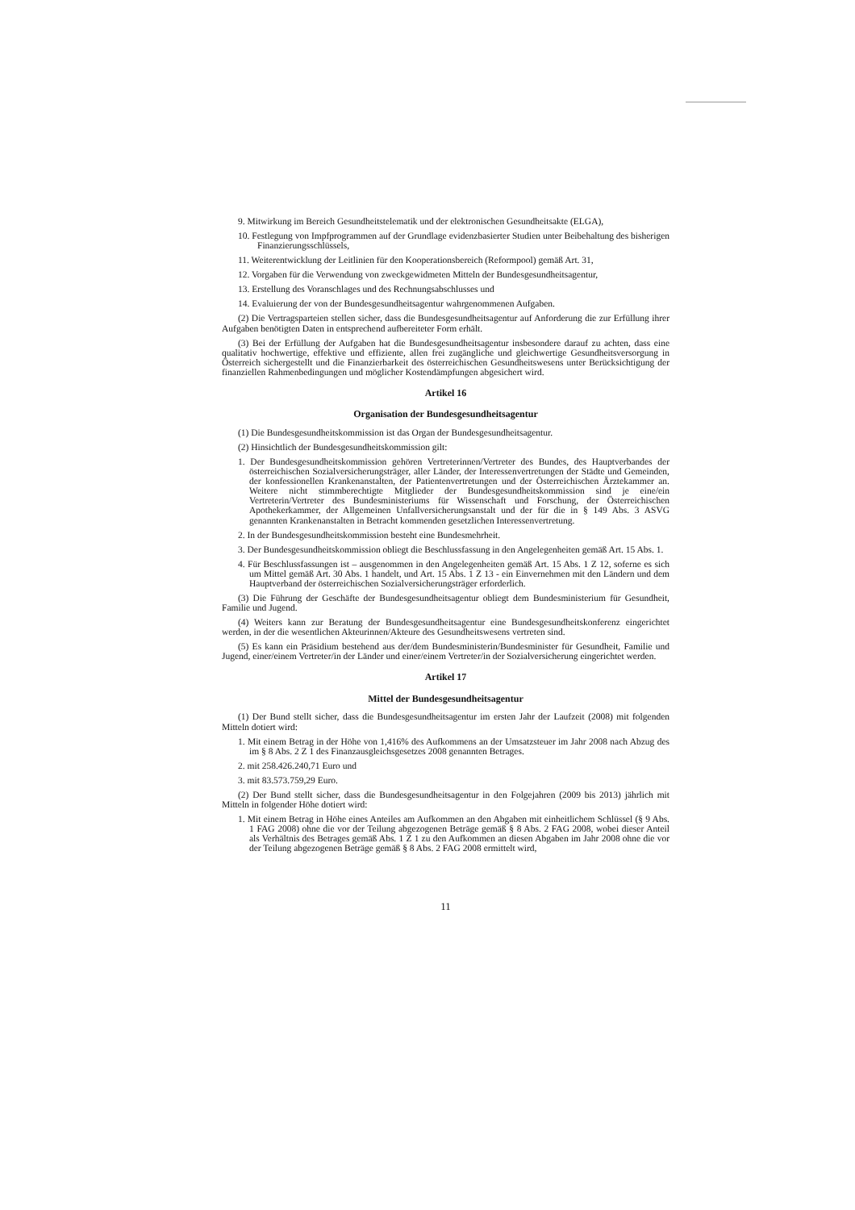9. Mitwirkung im Bereich Gesundheitstelematik und der elektronischen Gesundheitsakte (ELGA),
10. Festlegung von Impfprogrammen auf der Grundlage evidenzbasierter Studien unter Beibehaltung des bisherigen Finanzierungsschlüssels,
11. Weiterentwicklung der Leitlinien für den Kooperationsbereich (Reformpool) gemäß Art. 31,
12. Vorgaben für die Verwendung von zweckgewidmeten Mitteln der Bundesgesundheitsagentur,
13. Erstellung des Voranschlages und des Rechnungsabschlusses und
14. Evaluierung der von der Bundesgesundheitsagentur wahrgenommenen Aufgaben.
(2) Die Vertragsparteien stellen sicher, dass die Bundesgesundheitsagentur auf Anforderung die zur Erfüllung ihrer Aufgaben benötigten Daten in entsprechend aufbereiteter Form erhält.
(3) Bei der Erfüllung der Aufgaben hat die Bundesgesundheitsagentur insbesondere darauf zu achten, dass eine qualitativ hochwertige, effektive und effiziente, allen frei zugängliche und gleichwertige Gesundheitsversorgung in Österreich sichergestellt und die Finanzierbarkeit des österreichischen Gesundheitswesens unter Berücksichtigung der finanziellen Rahmenbedingungen und möglicher Kostendämpfungen abgesichert wird.
Artikel 16
Organisation der Bundesgesundheitsagentur
(1) Die Bundesgesundheitskommission ist das Organ der Bundesgesundheitsagentur.
(2) Hinsichtlich der Bundesgesundheitskommission gilt:
1. Der Bundesgesundheitskommission gehören Vertreterinnen/Vertreter des Bundes, des Hauptverbandes der österreichischen Sozialversicherungsträger, aller Länder, der Interessenvertretungen der Städte und Gemeinden, der konfessionellen Krankenanstalten, der Patientenvertretungen und der Österreichischen Ärztekammer an. Weitere nicht stimmberechtigte Mitglieder der Bundesgesundheitskommission sind je eine/ein Vertreterin/Vertreter des Bundesministeriums für Wissenschaft und Forschung, der Österreichischen Apothekerkammer, der Allgemeinen Unfallversicherungsanstalt und der für die in § 149 Abs. 3 ASVG genannten Krankenanstalten in Betracht kommenden gesetzlichen Interessenvertretung.
2. In der Bundesgesundheitskommission besteht eine Bundesmehrheit.
3. Der Bundesgesundheitskommission obliegt die Beschlussfassung in den Angelegenheiten gemäß Art. 15 Abs. 1.
4. Für Beschlussfassungen ist – ausgenommen in den Angelegenheiten gemäß Art. 15 Abs. 1 Z 12, soferne es sich um Mittel gemäß Art. 30 Abs. 1 handelt, und Art. 15 Abs. 1 Z 13 - ein Einvernehmen mit den Ländern und dem Hauptverband der österreichischen Sozialversicherungsträger erforderlich.
(3) Die Führung der Geschäfte der Bundesgesundheitsagentur obliegt dem Bundesministerium für Gesundheit, Familie und Jugend.
(4) Weiters kann zur Beratung der Bundesgesundheitsagentur eine Bundesgesundheitskonferenz eingerichtet werden, in der die wesentlichen Akteurinnen/Akteure des Gesundheitswesens vertreten sind.
(5) Es kann ein Präsidium bestehend aus der/dem Bundesministerin/Bundesminister für Gesundheit, Familie und Jugend, einer/einem Vertreter/in der Länder und einer/einem Vertreter/in der Sozialversicherung eingerichtet werden.
Artikel 17
Mittel der Bundesgesundheitsagentur
(1) Der Bund stellt sicher, dass die Bundesgesundheitsagentur im ersten Jahr der Laufzeit (2008) mit folgenden Mitteln dotiert wird:
1. Mit einem Betrag in der Höhe von 1,416% des Aufkommens an der Umsatzsteuer im Jahr 2008 nach Abzug des im § 8 Abs. 2 Z 1 des Finanzausgleichsgesetzes 2008 genannten Betrages.
2. mit 258.426.240,71 Euro und
3. mit 83.573.759,29 Euro.
(2) Der Bund stellt sicher, dass die Bundesgesundheitsagentur in den Folgejahren (2009 bis 2013) jährlich mit Mitteln in folgender Höhe dotiert wird:
1. Mit einem Betrag in Höhe eines Anteiles am Aufkommen an den Abgaben mit einheitlichem Schlüssel (§ 9 Abs. 1 FAG 2008) ohne die vor der Teilung abgezogenen Beträge gemäß § 8 Abs. 2 FAG 2008, wobei dieser Anteil als Verhältnis des Betrages gemäß Abs. 1 Z 1 zu den Aufkommen an diesen Abgaben im Jahr 2008 ohne die vor der Teilung abgezogenen Beträge gemäß § 8 Abs. 2 FAG 2008 ermittelt wird,
11